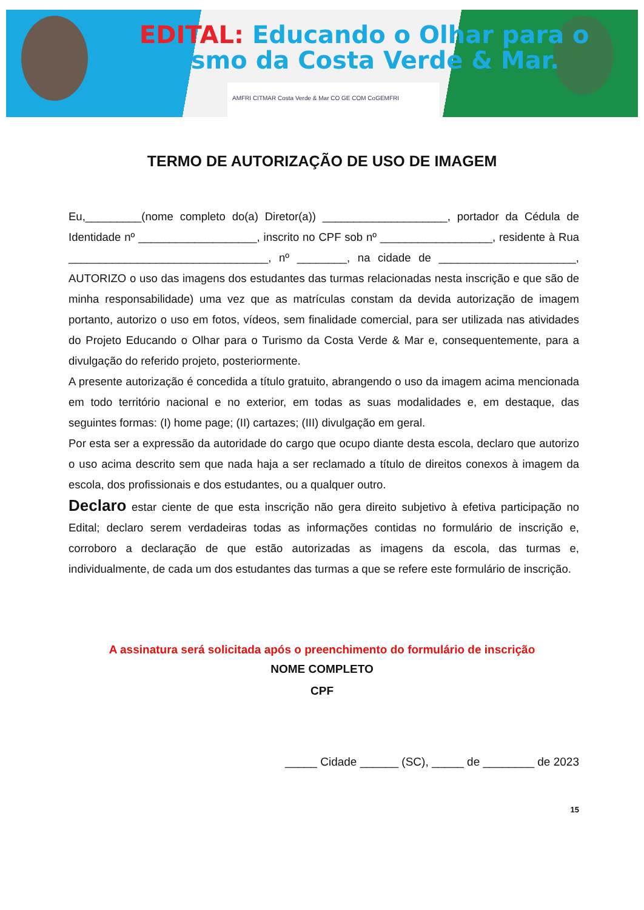EDITAL: Educando o Olhar para o
Turismo da Costa Verde & Mar.
AMFRI CITMAR Costa Verde & Mar CO GE COM CoGEMFRI
TERMO DE AUTORIZAÇÃO DE USO DE IMAGEM
Eu,_________(nome completo do(a) Diretor(a)) ____________________, portador da Cédula de Identidade nº ___________________, inscrito no CPF sob nº __________________, residente à Rua ________________________________, nº ________, na cidade de ______________________, AUTORIZO o uso das imagens dos estudantes das turmas relacionadas nesta inscrição e que são de minha responsabilidade) uma vez que as matrículas constam da devida autorização de imagem portanto, autorizo o uso em fotos, vídeos, sem finalidade comercial, para ser utilizada nas atividades do Projeto Educando o Olhar para o Turismo da Costa Verde & Mar e, consequentemente, para a divulgação do referido projeto, posteriormente.
A presente autorização é concedida a título gratuito, abrangendo o uso da imagem acima mencionada em todo território nacional e no exterior, em todas as suas modalidades e, em destaque, das seguintes formas: (I) home page; (II) cartazes; (III) divulgação em geral.
Por esta ser a expressão da autoridade do cargo que ocupo diante desta escola, declaro que autorizo o uso acima descrito sem que nada haja a ser reclamado a título de direitos conexos à imagem da escola, dos profissionais e dos estudantes, ou a qualquer outro.
Declaro estar ciente de que esta inscrição não gera direito subjetivo à efetiva participação no Edital; declaro serem verdadeiras todas as informações contidas no formulário de inscrição e, corroboro a declaração de que estão autorizadas as imagens da escola, das turmas e, individualmente, de cada um dos estudantes das turmas a que se refere este formulário de inscrição.
A assinatura será solicitada após o preenchimento do formulário de inscrição
NOME COMPLETO
CPF
_____ Cidade ______ (SC), _____ de ________ de 2023
15